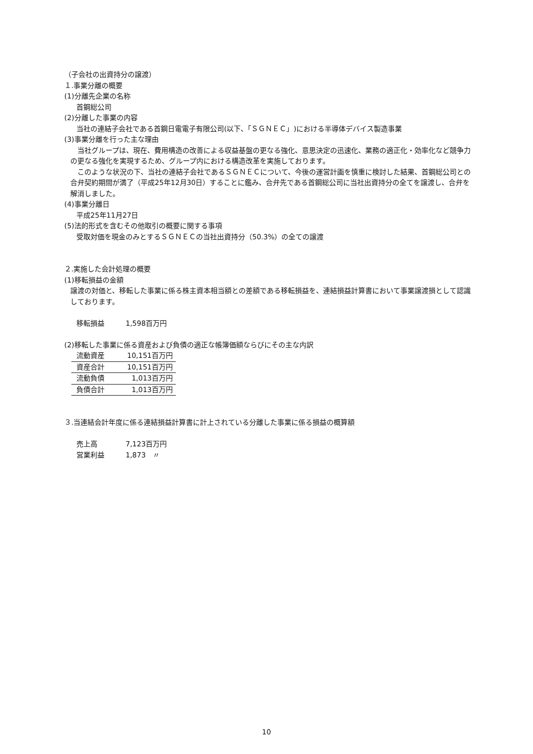（子会社の出資持分の譲渡）
１.事業分離の概要
(1)分離先企業の名称
首鋼総公司
(2)分離した事業の内容
当社の連結子会社である首鋼日電電子有限公司(以下、「ＳＧＮＥＣ」)における半導体デバイス製造事業
(3)事業分離を行った主な理由
　当社グループは、現在、費用構造の改善による収益基盤の更なる強化、意思決定の迅速化、業務の適正化・効率化など競争力の更なる強化を実現するため、グループ内における構造改革を実施しております。
　このような状況の下、当社の連結子会社であるＳＧＮＥＣについて、今後の運営計画を慎重に検討した結果、首鋼総公司との合弁契約期間が満了（平成25年12月30日）することに鑑み、合弁先である首鋼総公司に当社出資持分の全てを譲渡し、合弁を解消しました。
(4)事業分離日
平成25年11月27日
(5)法的形式を含むその他取引の概要に関する事項
受取対価を現金のみとするＳＧＮＥＣの当社出資持分（50.3%）の全ての譲渡
２.実施した会計処理の概要
(1)移転損益の金額
譲渡の対価と、移転した事業に係る株主資本相当額との差額である移転損益を、連結損益計算書において事業譲渡損として認識しております。
移転損益　　　1,598百万円
(2)移転した事業に係る資産および負債の適正な帳簿価額ならびにその主な内訳
| 流動資産 | 10,151百万円 |
| 資産合計 | 10,151百万円 |
| 流動負債 | 1,013百万円 |
| 負債合計 | 1,013百万円 |
３.当連結会計年度に係る連結損益計算書に計上されている分離した事業に係る損益の概算額
売上高　　　　7,123百万円
営業利益　　　1,873　〃
10